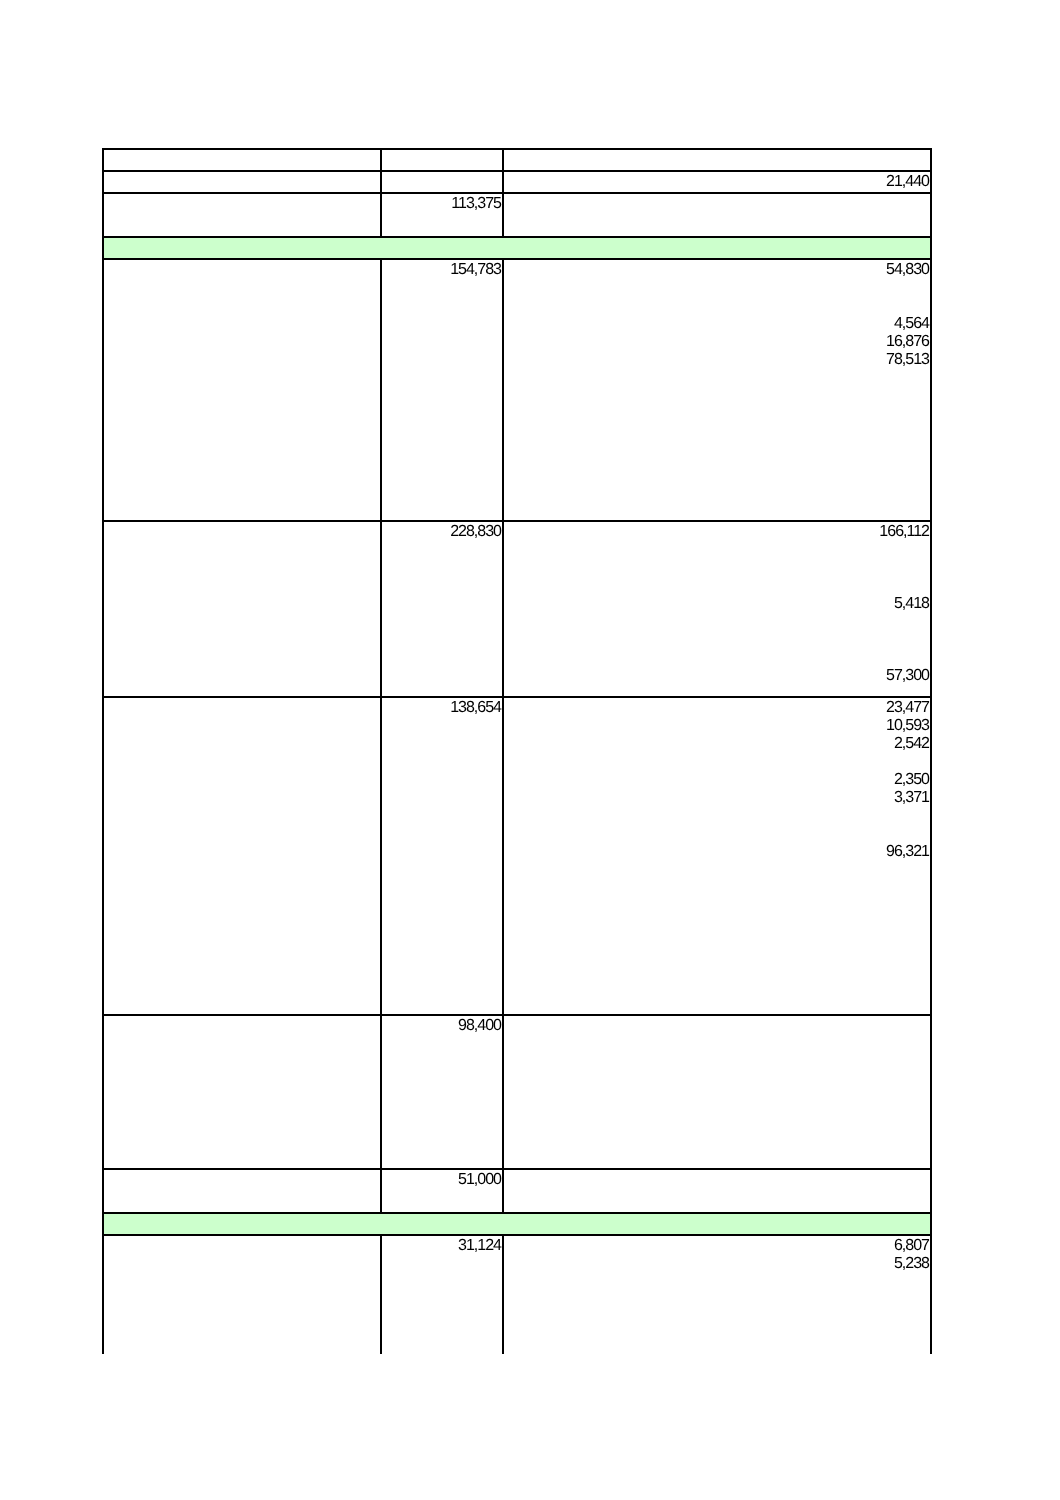| | | 21,440 |
| | 113,375 | |
| | 154,783 | 54,830 4,564 16,876 78,513 |
| | 228,830 | 166,112 5,418 57,300 |
| | 138,654 | 23,477 10,593 2,542 2,350 3,371 96,321 |
| | 98,400 | |
| | 51,000 | |
| | 31,124 | 6,807 5,238 |